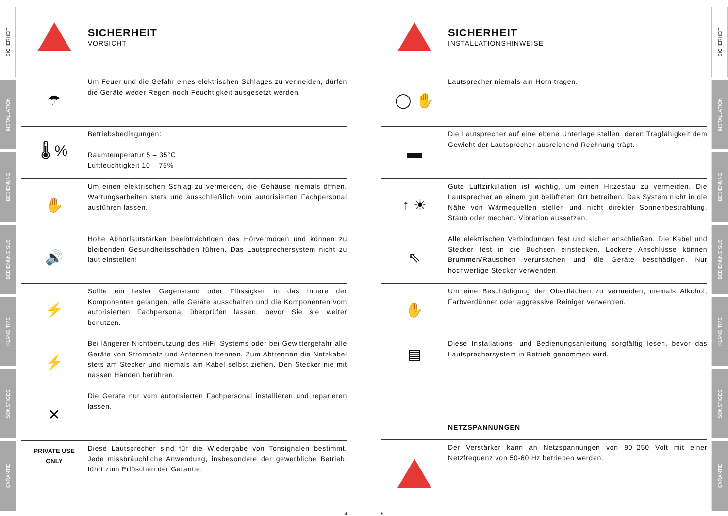SICHERHEIT
INSTALLATION
BEDIENUNG
BEDIENUNG SUB
KLANG TIPS
SONSTIGES
GARANTIE
SICHERHEIT
VORSICHT
☂
Um Feuer und die Gefahr eines elektrischen Schlages zu vermeiden, dürfen die Geräte weder Regen noch Feuchtigkeit ausgesetzt werden.
🌡 %
Betriebsbedingungen:
Raumtemperatur 5 – 35°C
Luftfeuchtigkeit 10 – 75%
✋
Um einen elektrischen Schlag zu vermeiden, die Gehäuse niemals öffnen. Wartungsarbeiten stets und ausschließlich vom autorisierten Fachpersonal ausführen lassen.
🔊
Hohe Abhörlautstärken beeinträchtigen das Hörvermögen und können zu bleibenden Gesundheitsschäden führen. Das Lautsprechersystem nicht zu laut einstellen!
⚡
Sollte ein fester Gegenstand oder Flüssigkeit in das Innere der Komponenten gelangen, alle Geräte ausschalten und die Komponenten vom autorisierten Fachpersonal überprüfen lassen, bevor Sie sie weiter benutzen.
⚡
Bei längerer Nichtbenutzung des HiFi–Systems oder bei Gewittergefahr alle Geräte von Stromnetz und Antennen trennen. Zum Abtrennen die Netzkabel stets am Stecker und niemals am Kabel selbst ziehen. Den Stecker nie mit nassen Händen berühren.
✕
Die Geräte nur vom autorisierten Fachpersonal installieren und reparieren lassen.
PRIVATE USE
ONLY
Diese Lautsprecher sind für die Wiedergabe von Tonsignalen bestimmt. Jede missbräuchliche Anwendung, insbesondere der gewerbliche Betrieb, führt zum Erlöschen der Garantie.
4
SICHERHEIT
INSTALLATIONSHINWEISE
◯ ✋
Lautsprecher niemals am Horn tragen.
▬
Die Lautsprecher auf eine ebene Unterlage stellen, deren Tragfähigkeit dem Gewicht der Lautsprecher ausreichend Rechnung trägt.
↑ ☀
Gute Luftzirkulation ist wichtig, um einen Hitzestau zu vermeiden. Die Lautsprecher an einem gut belüfteten Ort betreiben. Das System nicht in die Nähe von Wärmequellen stellen und nicht direkter Sonnenbestrahlung, Staub oder mechan. Vibration aussetzen.
⇖
Alle elektrischen Verbindungen fest und sicher anschließen. Die Kabel und Stecker fest in die Buchsen einstecken. Lockere Anschlüsse können Brummen/Rauschen verursachen und die Geräte beschädigen. Nur hochwertige Stecker verwenden.
✋
Um eine Beschädigung der Oberflächen zu vermeiden, niemals Alkohol, Farbverdünner oder aggressive Reiniger verwenden.
▤
Diese Installations- und Bedienungsanleitung sorgfältig lesen, bevor das Lautsprechersystem in Betrieb genommen wird.
NETZSPANNUNGEN
Der Verstärker kann an Netzspannungen von 90–250 Volt mit einer Netzfrequenz von 50-60 Hz betrieben werden.
5
SICHERHEIT
INSTALLATION
BEDIENUNG
BEDIENUNG SUB
KLANG TIPS
SONSTIGES
GARANTIE